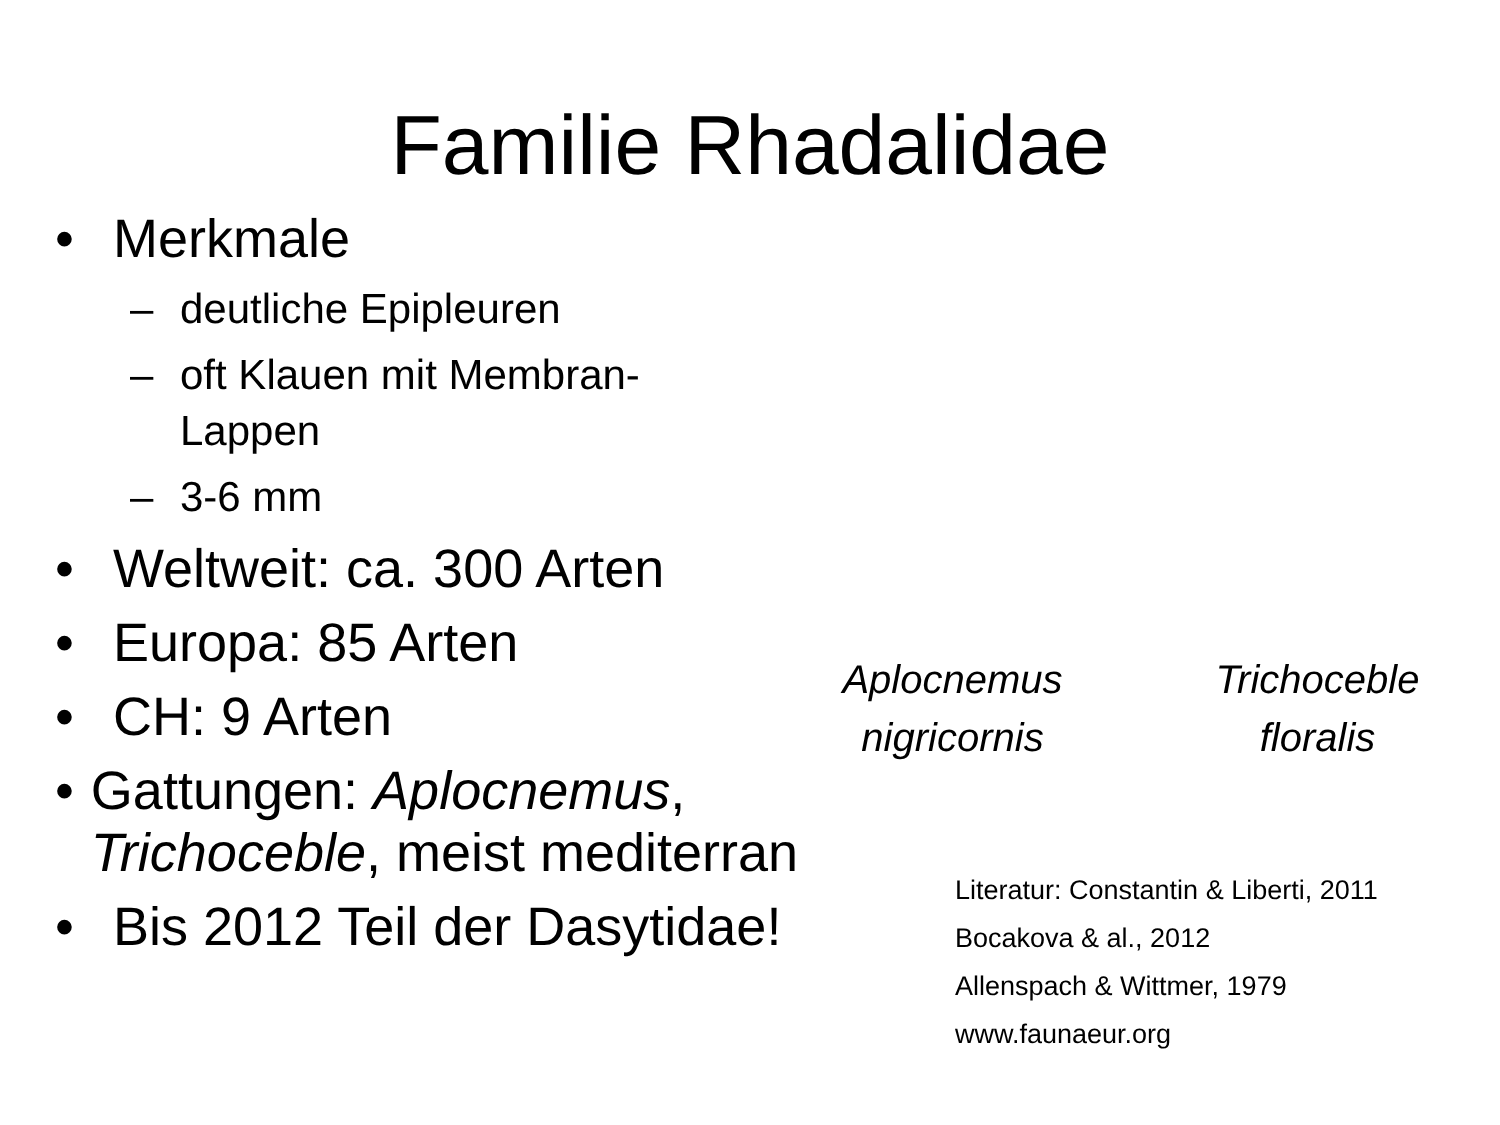Familie Rhadalidae
• Merkmale
– deutliche Epipleuren
– oft Klauen mit Membran-Lappen
– 3-6 mm
• Weltweit: ca. 300 Arten
• Europa: 85 Arten
• CH: 9 Arten
• Gattungen: Aplocnemus, Trichoceble, meist mediterran
• Bis 2012 Teil der Dasytidae!
Aplocnemus
nigricornis
Trichoceble
floralis
Literatur: Constantin & Liberti, 2011
Bocakova & al., 2012
Allenspach & Wittmer, 1979
www.faunaeur.org